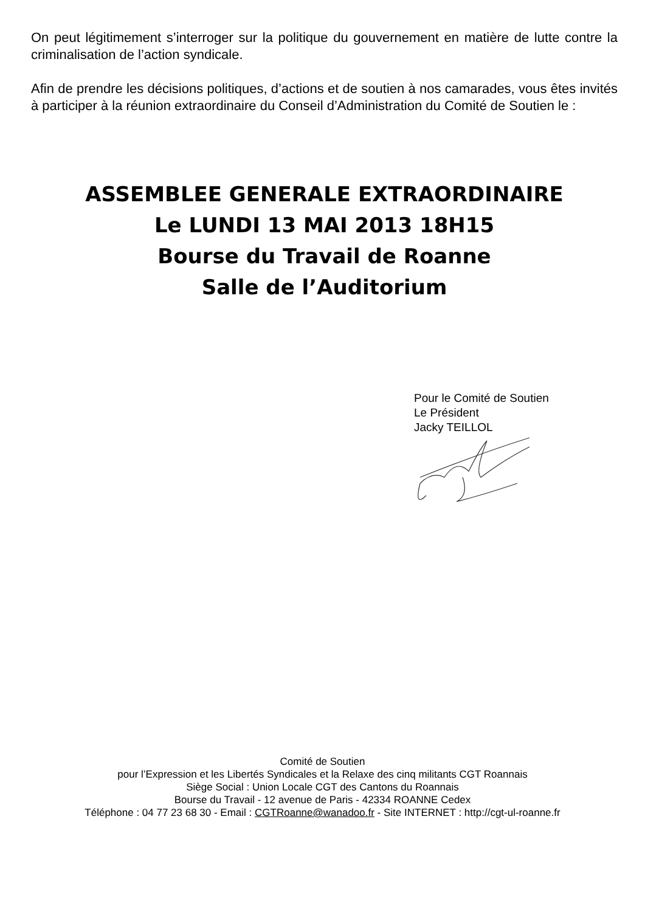On peut légitimement s’interroger sur la politique du gouvernement en matière de lutte contre la criminalisation de l’action syndicale.
Afin de prendre les décisions politiques, d’actions et de soutien à nos camarades, vous êtes invités à participer à la réunion extraordinaire du Conseil d’Administration du Comité de Soutien le :
ASSEMBLEE GENERALE EXTRAORDINAIRE
Le LUNDI 13 MAI 2013 18H15
Bourse du Travail de Roanne
Salle de l’Auditorium
Pour le Comité de Soutien
Le Président
Jacky TEILLOL
Comité de Soutien
pour l’Expression et les Libertés Syndicales et la Relaxe des cinq militants CGT Roannais
Siège Social : Union Locale CGT des Cantons du Roannais
Bourse du Travail - 12 avenue de Paris - 42334 ROANNE Cedex
Téléphone : 04 77 23 68 30 - Email : CGTRoanne@wanadoo.fr - Site INTERNET : http://cgt-ul-roanne.fr